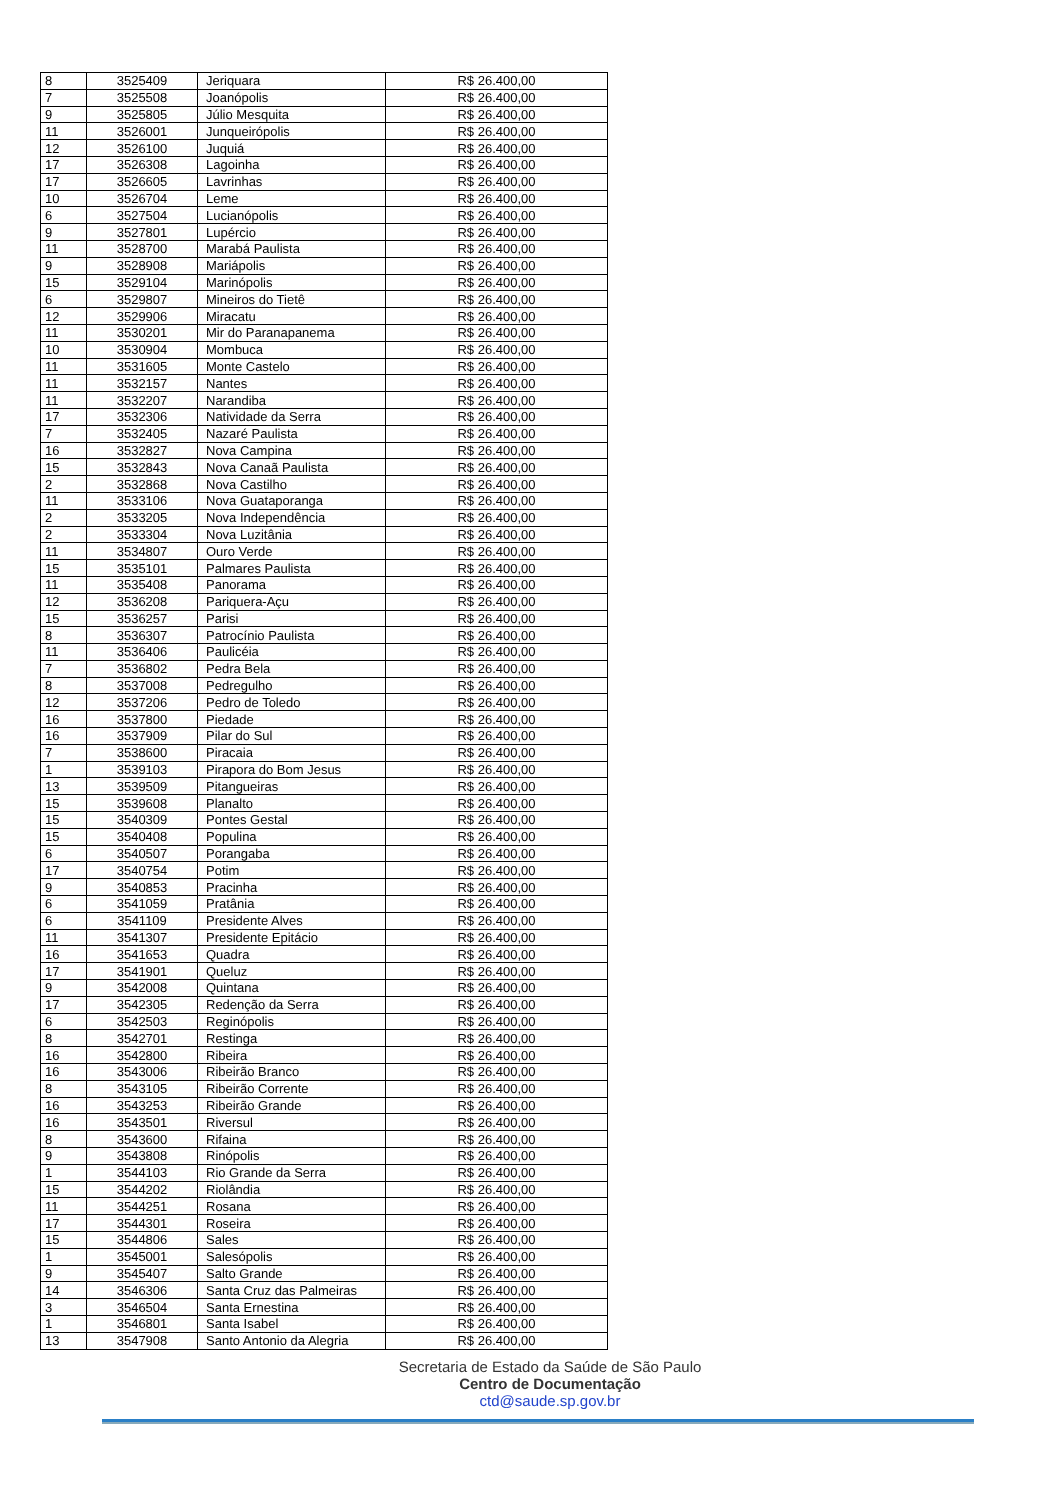| 8 | 3525409 | Jeriquara | R$ 26.400,00 |
| 7 | 3525508 | Joanópolis | R$ 26.400,00 |
| 9 | 3525805 | Júlio Mesquita | R$ 26.400,00 |
| 11 | 3526001 | Junqueirópolis | R$ 26.400,00 |
| 12 | 3526100 | Juquiá | R$ 26.400,00 |
| 17 | 3526308 | Lagoinha | R$ 26.400,00 |
| 17 | 3526605 | Lavrinhas | R$ 26.400,00 |
| 10 | 3526704 | Leme | R$ 26.400,00 |
| 6 | 3527504 | Lucianópolis | R$ 26.400,00 |
| 9 | 3527801 | Lupércio | R$ 26.400,00 |
| 11 | 3528700 | Marabá Paulista | R$ 26.400,00 |
| 9 | 3528908 | Mariápolis | R$ 26.400,00 |
| 15 | 3529104 | Marinópolis | R$ 26.400,00 |
| 6 | 3529807 | Mineiros do Tietê | R$ 26.400,00 |
| 12 | 3529906 | Miracatu | R$ 26.400,00 |
| 11 | 3530201 | Mir do Paranapanema | R$ 26.400,00 |
| 10 | 3530904 | Mombuca | R$ 26.400,00 |
| 11 | 3531605 | Monte Castelo | R$ 26.400,00 |
| 11 | 3532157 | Nantes | R$ 26.400,00 |
| 11 | 3532207 | Narandiba | R$ 26.400,00 |
| 17 | 3532306 | Natividade da Serra | R$ 26.400,00 |
| 7 | 3532405 | Nazaré Paulista | R$ 26.400,00 |
| 16 | 3532827 | Nova Campina | R$ 26.400,00 |
| 15 | 3532843 | Nova Canaã Paulista | R$ 26.400,00 |
| 2 | 3532868 | Nova Castilho | R$ 26.400,00 |
| 11 | 3533106 | Nova Guataporanga | R$ 26.400,00 |
| 2 | 3533205 | Nova Independência | R$ 26.400,00 |
| 2 | 3533304 | Nova Luzitânia | R$ 26.400,00 |
| 11 | 3534807 | Ouro Verde | R$ 26.400,00 |
| 15 | 3535101 | Palmares Paulista | R$ 26.400,00 |
| 11 | 3535408 | Panorama | R$ 26.400,00 |
| 12 | 3536208 | Pariquera-Açu | R$ 26.400,00 |
| 15 | 3536257 | Parisi | R$ 26.400,00 |
| 8 | 3536307 | Patrocínio Paulista | R$ 26.400,00 |
| 11 | 3536406 | Paulicéia | R$ 26.400,00 |
| 7 | 3536802 | Pedra Bela | R$ 26.400,00 |
| 8 | 3537008 | Pedregulho | R$ 26.400,00 |
| 12 | 3537206 | Pedro de Toledo | R$ 26.400,00 |
| 16 | 3537800 | Piedade | R$ 26.400,00 |
| 16 | 3537909 | Pilar do Sul | R$ 26.400,00 |
| 7 | 3538600 | Piracaia | R$ 26.400,00 |
| 1 | 3539103 | Pirapora do Bom Jesus | R$ 26.400,00 |
| 13 | 3539509 | Pitangueiras | R$ 26.400,00 |
| 15 | 3539608 | Planalto | R$ 26.400,00 |
| 15 | 3540309 | Pontes Gestal | R$ 26.400,00 |
| 15 | 3540408 | Populina | R$ 26.400,00 |
| 6 | 3540507 | Porangaba | R$ 26.400,00 |
| 17 | 3540754 | Potim | R$ 26.400,00 |
| 9 | 3540853 | Pracinha | R$ 26.400,00 |
| 6 | 3541059 | Pratânia | R$ 26.400,00 |
| 6 | 3541109 | Presidente Alves | R$ 26.400,00 |
| 11 | 3541307 | Presidente Epitácio | R$ 26.400,00 |
| 16 | 3541653 | Quadra | R$ 26.400,00 |
| 17 | 3541901 | Queluz | R$ 26.400,00 |
| 9 | 3542008 | Quintana | R$ 26.400,00 |
| 17 | 3542305 | Redenção da Serra | R$ 26.400,00 |
| 6 | 3542503 | Reginópolis | R$ 26.400,00 |
| 8 | 3542701 | Restinga | R$ 26.400,00 |
| 16 | 3542800 | Ribeira | R$ 26.400,00 |
| 16 | 3543006 | Ribeirão Branco | R$ 26.400,00 |
| 8 | 3543105 | Ribeirão Corrente | R$ 26.400,00 |
| 16 | 3543253 | Ribeirão Grande | R$ 26.400,00 |
| 16 | 3543501 | Riversul | R$ 26.400,00 |
| 8 | 3543600 | Rifaina | R$ 26.400,00 |
| 9 | 3543808 | Rinópolis | R$ 26.400,00 |
| 1 | 3544103 | Rio Grande da Serra | R$ 26.400,00 |
| 15 | 3544202 | Riolândia | R$ 26.400,00 |
| 11 | 3544251 | Rosana | R$ 26.400,00 |
| 17 | 3544301 | Roseira | R$ 26.400,00 |
| 15 | 3544806 | Sales | R$ 26.400,00 |
| 1 | 3545001 | Salesópolis | R$ 26.400,00 |
| 9 | 3545407 | Salto Grande | R$ 26.400,00 |
| 14 | 3546306 | Santa Cruz das Palmeiras | R$ 26.400,00 |
| 3 | 3546504 | Santa Ernestina | R$ 26.400,00 |
| 1 | 3546801 | Santa Isabel | R$ 26.400,00 |
| 13 | 3547908 | Santo Antonio da Alegria | R$ 26.400,00 |
Secretaria de Estado da Saúde de São Paulo
Centro de Documentação
ctd@saude.sp.gov.br